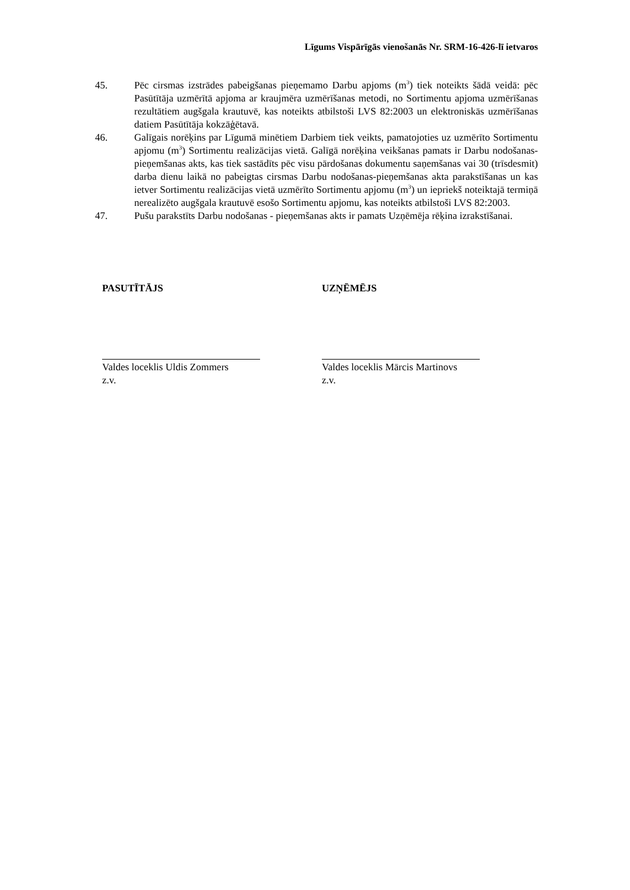Līgums Vispārīgās vienošanās Nr. SRM-16-426-lī ietvaros
45. Pēc cirsmas izstrādes pabeigšanas pieņemamo Darbu apjoms (m<sup>3</sup>) tiek noteikts šādā veidā: pēc Pasūtītāja uzmērītā apjoma ar kraujmēra uzmērīšanas metodi, no Sortimentu apjoma uzmērīšanas rezultātiem augšgala krautuvē, kas noteikts atbilstoši LVS 82:2003 un elektroniskās uzmērīšanas datiem Pasūtītāja kokzāģētavā.
46. Galīgais norēķins par Līgumā minētiem Darbiem tiek veikts, pamatojoties uz uzmērīto Sortimentu apjomu (m<sup>3</sup>) Sortimentu realizācijas vietā. Galīgā norēķina veikšanas pamats ir Darbu nodošanas-pieņemšanas akts, kas tiek sastādīts pēc visu pārdošanas dokumentu saņemšanas vai 30 (trīsdesmit) darba dienu laikā no pabeigtas cirsmas Darbu nodošanas-pieņemšanas akta parakstīšanas un kas ietver Sortimentu realizācijas vietā uzmērīto Sortimentu apjomu (m<sup>3</sup>) un iepriekš noteiktajā termiņā nerealizēto augšgala krautuvē esošo Sortimentu apjomu, kas noteikts atbilstoši LVS 82:2003.
47. Pušu parakstīts Darbu nodošanas - pieņemšanas akts ir pamats Uzņēmēja rēķina izrakstīšanai.
PASUTĪTĀJS
Valdes loceklis Uldis Zommers
z.v.
UZŅĒMĒJS
Valdes loceklis Mārcis Martinovs
z.v.